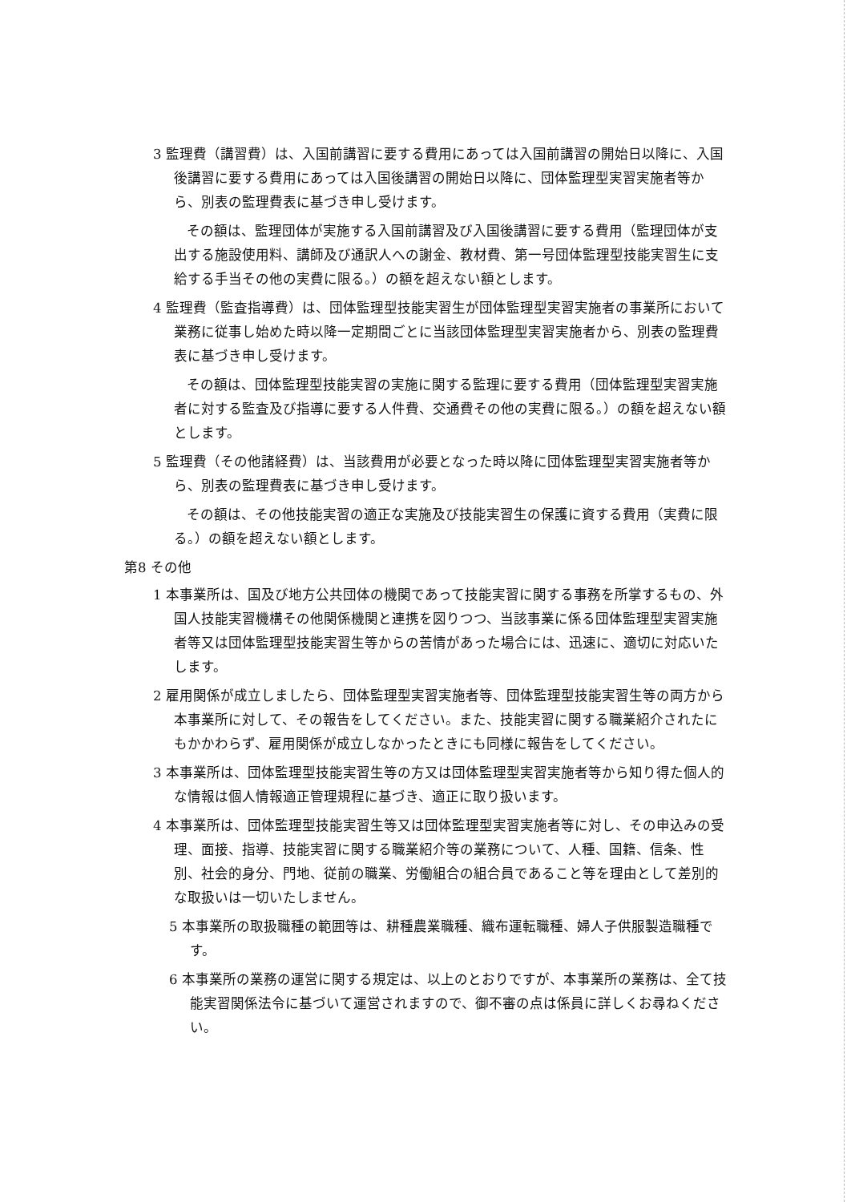3 監理費（講習費）は、入国前講習に要する費用にあっては入国前講習の開始日以降に、入国後講習に要する費用にあっては入国後講習の開始日以降に、団体監理型実習実施者等から、別表の監理費表に基づき申し受けます。
その額は、監理団体が実施する入国前講習及び入国後講習に要する費用（監理団体が支出する施設使用料、講師及び通訳人への謝金、教材費、第一号団体監理型技能実習生に支給する手当その他の実費に限る。）の額を超えない額とします。
4 監理費（監査指導費）は、団体監理型技能実習生が団体監理型実習実施者の事業所において業務に従事し始めた時以降一定期間ごとに当該団体監理型実習実施者から、別表の監理費表に基づき申し受けます。
その額は、団体監理型技能実習の実施に関する監理に要する費用（団体監理型実習実施者に対する監査及び指導に要する人件費、交通費その他の実費に限る。）の額を超えない額とします。
5 監理費（その他諸経費）は、当該費用が必要となった時以降に団体監理型実習実施者等から、別表の監理費表に基づき申し受けます。
その額は、その他技能実習の適正な実施及び技能実習生の保護に資する費用（実費に限る。）の額を超えない額とします。
第8 その他
1 本事業所は、国及び地方公共団体の機関であって技能実習に関する事務を所掌するもの、外国人技能実習機構その他関係機関と連携を図りつつ、当該事業に係る団体監理型実習実施者等又は団体監理型技能実習生等からの苦情があった場合には、迅速に、適切に対応いたします。
2 雇用関係が成立しましたら、団体監理型実習実施者等、団体監理型技能実習生等の両方から本事業所に対して、その報告をしてください。また、技能実習に関する職業紹介されたにもかかわらず、雇用関係が成立しなかったときにも同様に報告をしてください。
3 本事業所は、団体監理型技能実習生等の方又は団体監理型実習実施者等から知り得た個人的な情報は個人情報適正管理規程に基づき、適正に取り扱います。
4 本事業所は、団体監理型技能実習生等又は団体監理型実習実施者等に対し、その申込みの受理、面接、指導、技能実習に関する職業紹介等の業務について、人種、国籍、信条、性別、社会的身分、門地、従前の職業、労働組合の組合員であること等を理由として差別的な取扱いは一切いたしません。
5 本事業所の取扱職種の範囲等は、耕種農業職種、織布運転職種、婦人子供服製造職種です。
6 本事業所の業務の運営に関する規定は、以上のとおりですが、本事業所の業務は、全て技能実習関係法令に基づいて運営されますので、御不審の点は係員に詳しくお尋ねください。